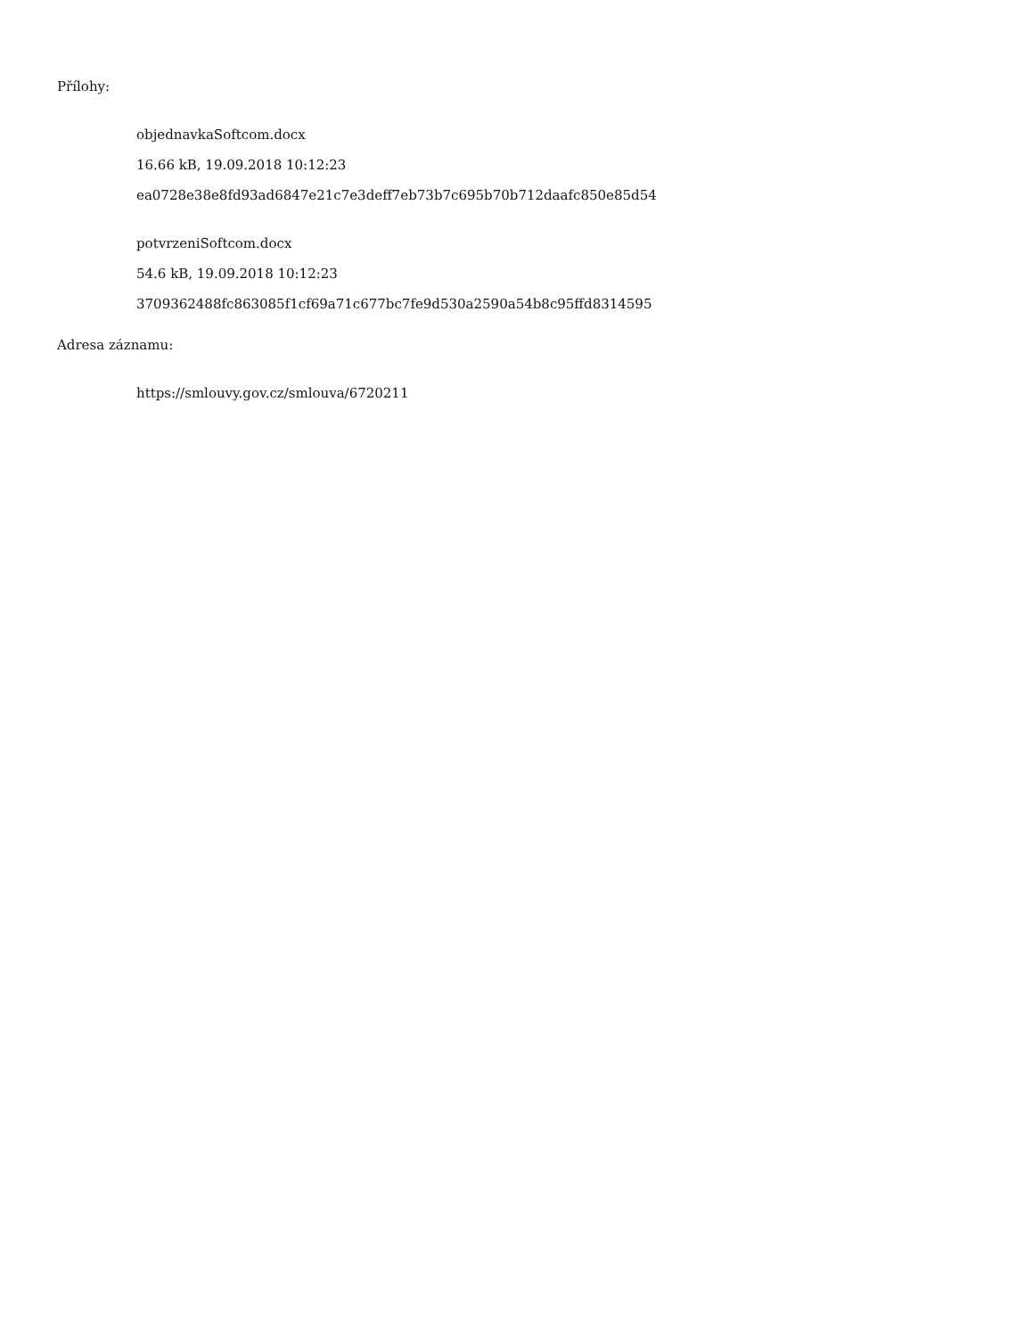Přílohy:
objednavkaSoftcom.docx
16.66 kB, 19.09.2018 10:12:23
ea0728e38e8fd93ad6847e21c7e3deff7eb73b7c695b70b712daafc850e85d54
potvrzeniSoftcom.docx
54.6 kB, 19.09.2018 10:12:23
3709362488fc863085f1cf69a71c677bc7fe9d530a2590a54b8c95ffd8314595
Adresa záznamu:
https://smlouvy.gov.cz/smlouva/6720211